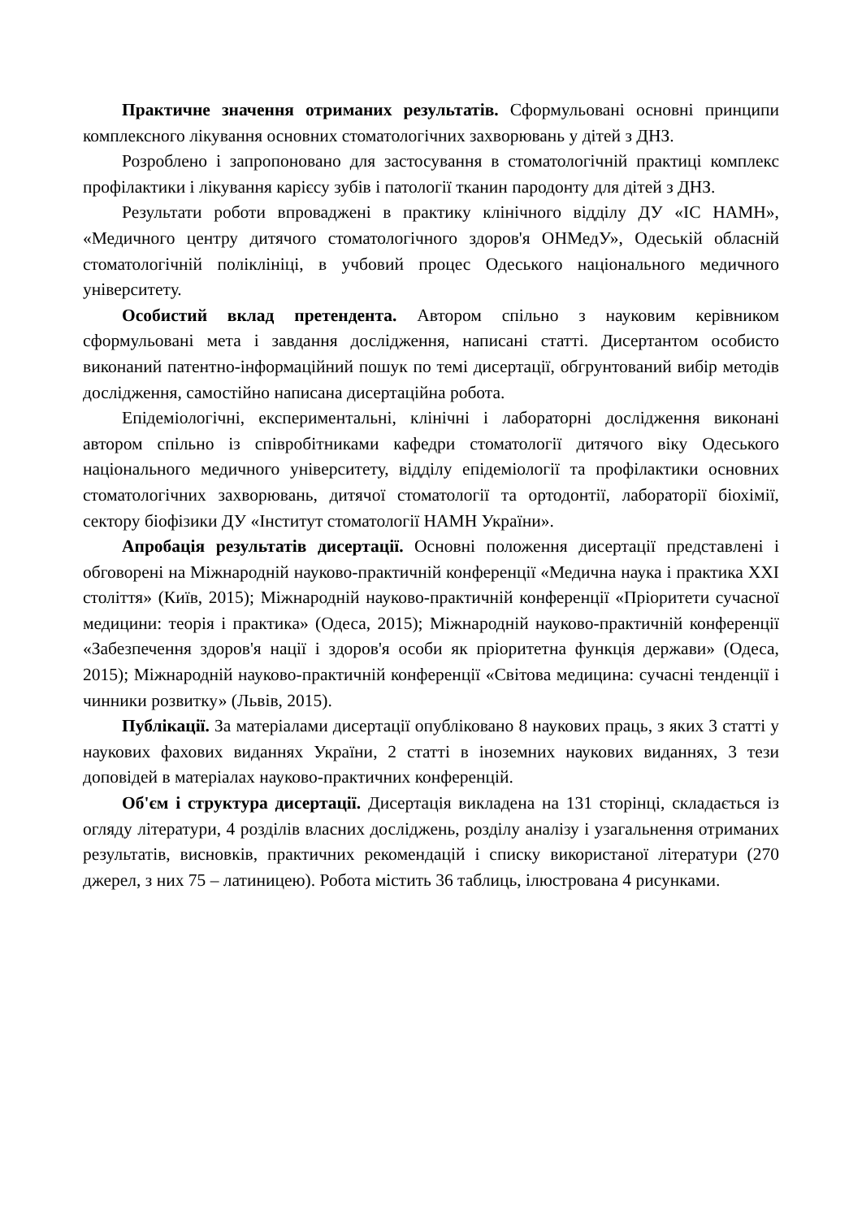Практичне значення отриманих результатів. Сформульовані основні принципи комплексного лікування основних стоматологічних захворювань у дітей з ДНЗ.
Розроблено і запропоновано для застосування в стоматологічній практиці комплекс профілактики і лікування карієсу зубів і патології тканин пародонту для дітей з ДНЗ.
Результати роботи впроваджені в практику клінічного відділу ДУ «ІС НАМН», «Медичного центру дитячого стоматологічного здоров'я ОНМедУ», Одеській обласній стоматологічній поліклініці, в учбовий процес Одеського національного медичного університету.
Особистий вклад претендента. Автором спільно з науковим керівником сформульовані мета і завдання дослідження, написані статті. Дисертантом особисто виконаний патентно-інформаційний пошук по темі дисертації, обгрунтований вибір методів дослідження, самостійно написана дисертаційна робота.
Епідеміологічні, експериментальні, клінічні і лабораторні дослідження виконані автором спільно із співробітниками кафедри стоматології дитячого віку Одеського національного медичного університету, відділу епідеміології та профілактики основних стоматологічних захворювань, дитячої стоматології та ортодонтії, лабораторії біохімії, сектору біофізики ДУ «Інститут стоматології НАМН України».
Апробація результатів дисертації. Основні положення дисертації представлені і обговорені на Міжнародній науково-практичній конференції «Медична наука і практика XXI століття» (Київ, 2015); Міжнародній науково-практичній конференції «Пріоритети сучасної медицини: теорія і практика» (Одеса, 2015); Міжнародній науково-практичній конференції «Забезпечення здоров'я нації і здоров'я особи як пріоритетна функція держави» (Одеса, 2015); Міжнародній науково-практичній конференції «Світова медицина: сучасні тенденції і чинники розвитку» (Львів, 2015).
Публікації. За матеріалами дисертації опубліковано 8 наукових праць, з яких 3 статті у наукових фахових виданнях України, 2 статті в іноземних наукових виданнях, 3 тези доповідей в матеріалах науково-практичних конференцій.
Об'єм і структура дисертації. Дисертація викладена на 131 сторінці, складається із огляду літератури, 4 розділів власних досліджень, розділу аналізу і узагальнення отриманих результатів, висновків, практичних рекомендацій і списку використаної літератури (270 джерел, з них 75 – латиницею). Робота містить 36 таблиць, ілюстрована 4 рисунками.